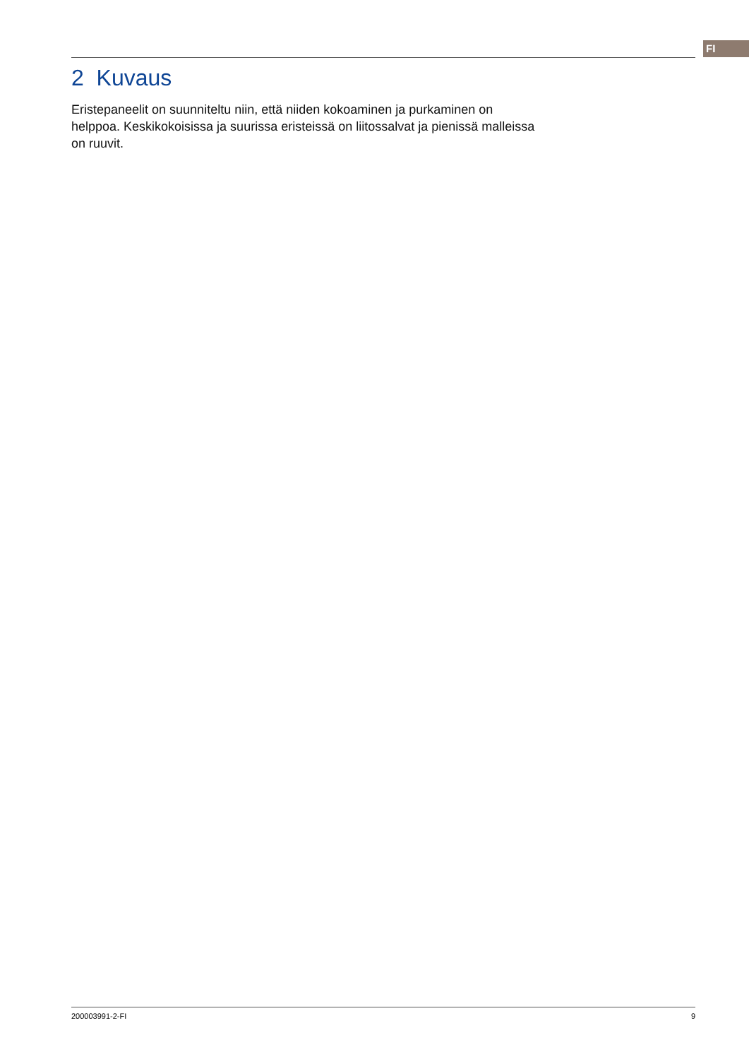FI
2 Kuvaus
Eristepaneelit on suunniteltu niin, että niiden kokoaminen ja purkaminen on helppoa. Keskikokoisissa ja suurissa eristeissä on liitossalvat ja pienissä malleissa on ruuvit.
200003991-2-FI 9